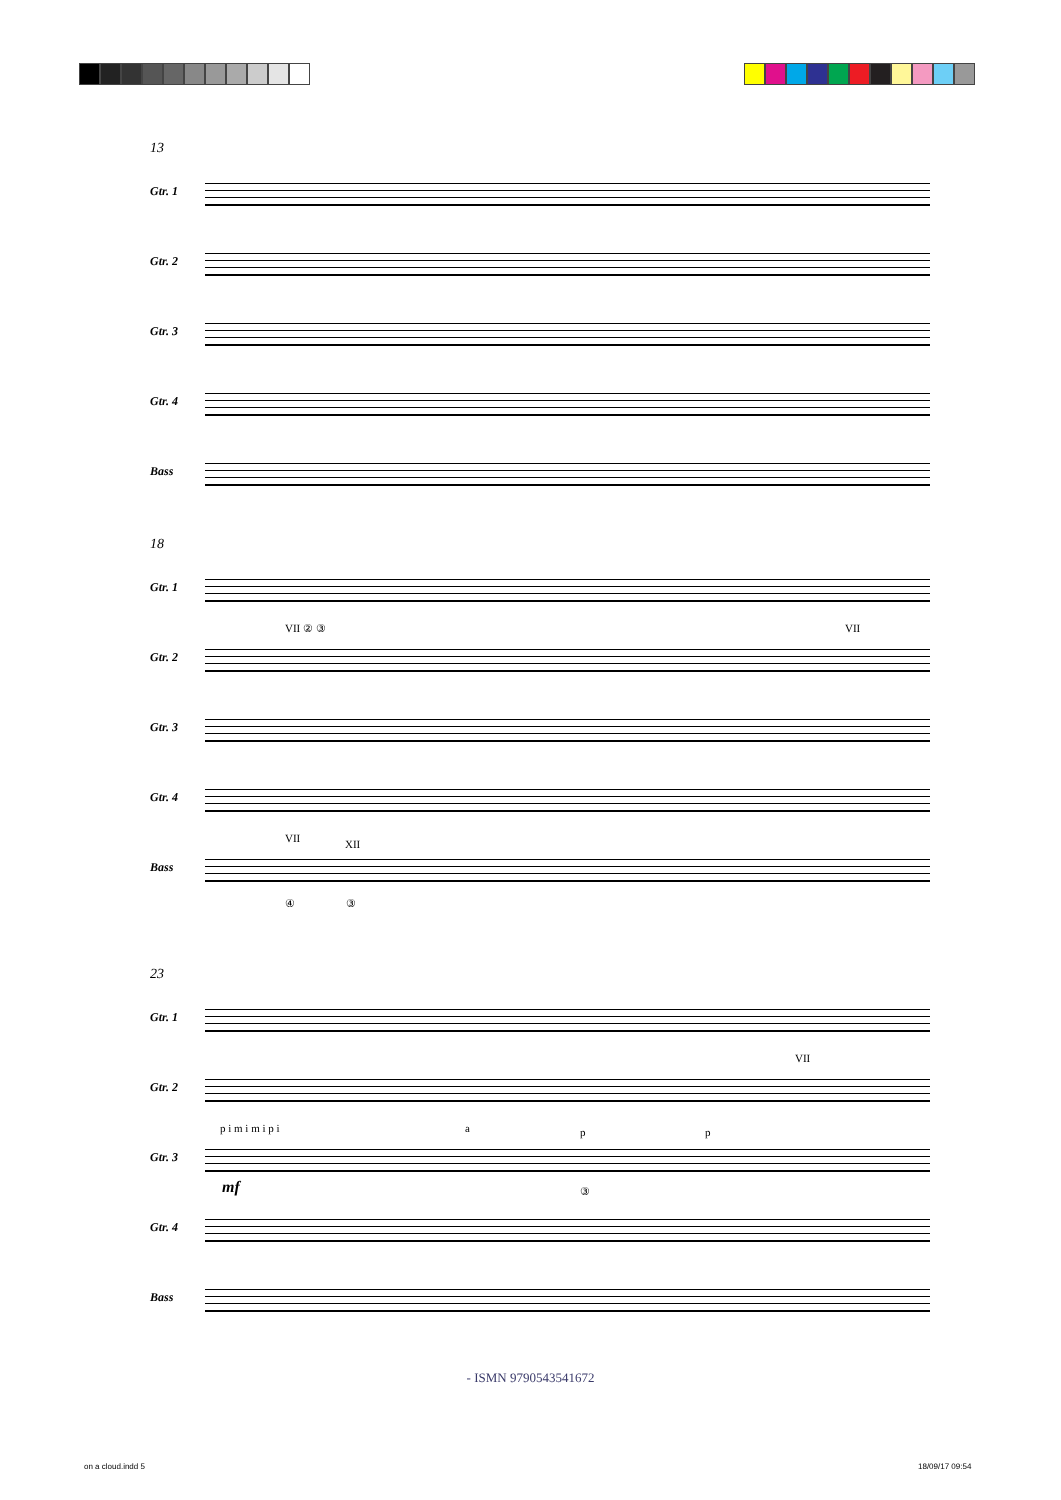13
Gtr. 1
Gtr. 2
Gtr. 3
Gtr. 4
Bass
18
Gtr. 1
Gtr. 2
VII ② ③ VII
Gtr. 3
Gtr. 4
Bass
VII XII
④ ③
23
Gtr. 1
Gtr. 2
VII
Gtr. 3
p i m i m i p i a p p
mf ③
Gtr. 4
Bass
- ISMN 9790543541672
on a cloud.indd 5 18/09/17 09:54